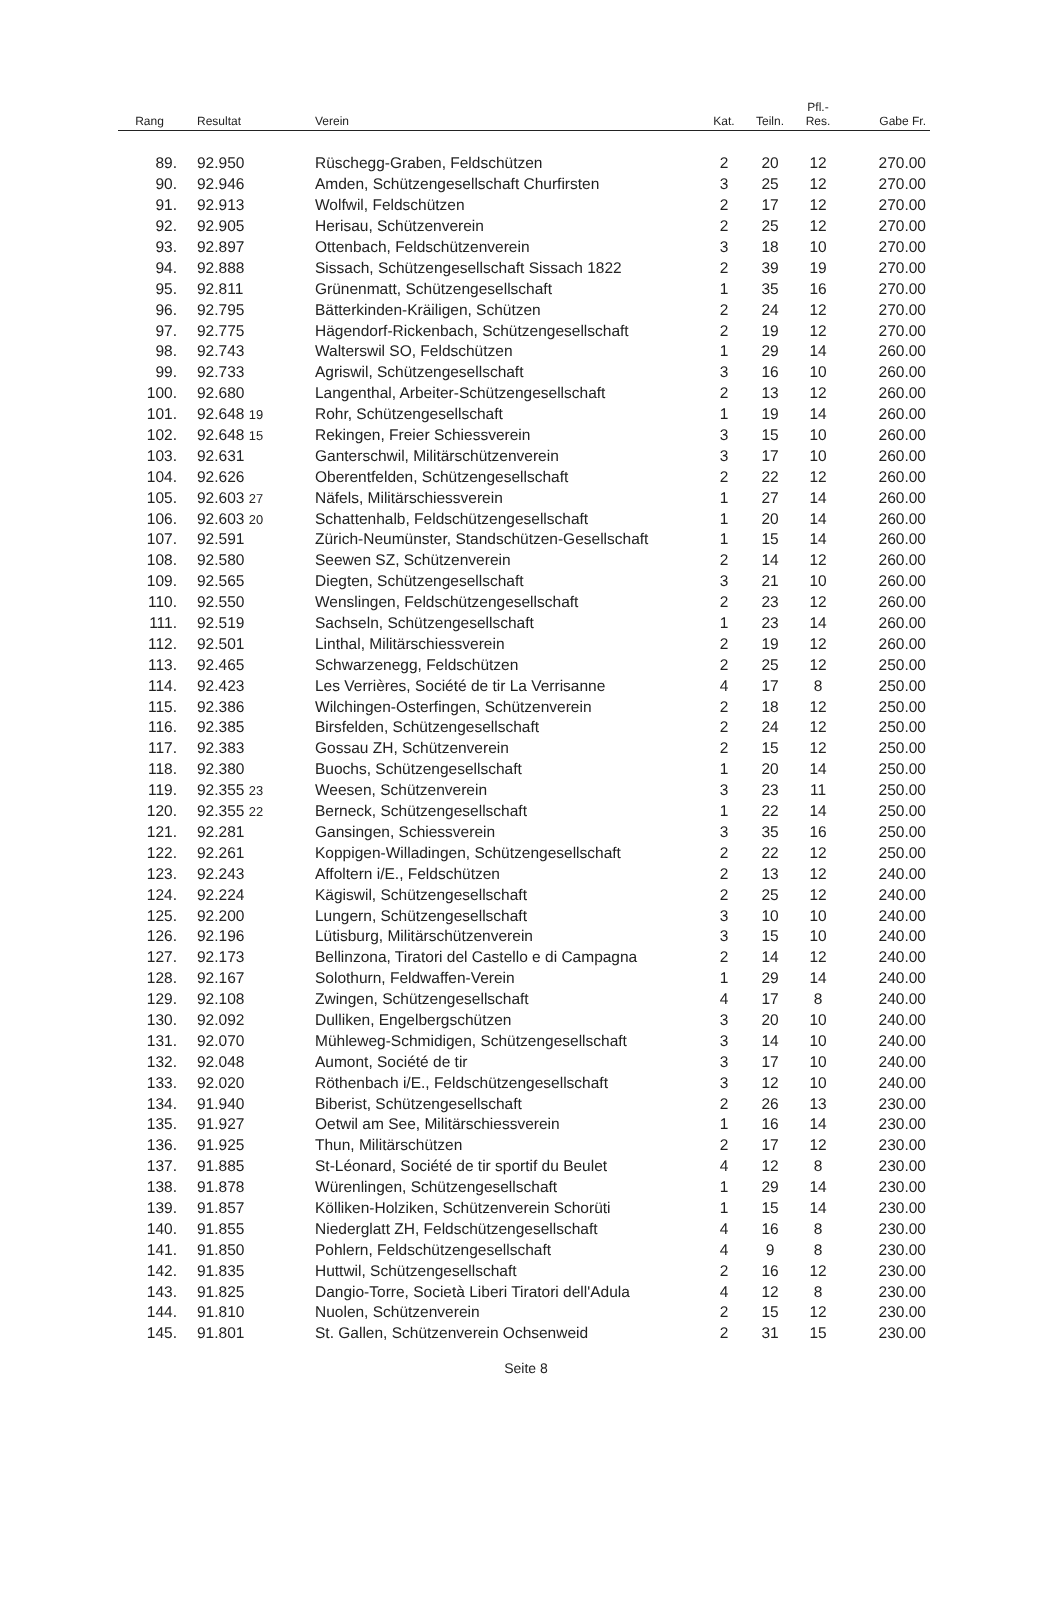| Rang | Resultat | Verein | Kat. | Teiln. | Pfl.- Res. | Gabe Fr. |
| --- | --- | --- | --- | --- | --- | --- |
| 89. | 92.950 | Rüschegg-Graben, Feldschützen | 2 | 20 | 12 | 270.00 |
| 90. | 92.946 | Amden, Schützengesellschaft Churfirsten | 3 | 25 | 12 | 270.00 |
| 91. | 92.913 | Wolfwil, Feldschützen | 2 | 17 | 12 | 270.00 |
| 92. | 92.905 | Herisau, Schützenverein | 2 | 25 | 12 | 270.00 |
| 93. | 92.897 | Ottenbach, Feldschützenverein | 3 | 18 | 10 | 270.00 |
| 94. | 92.888 | Sissach, Schützengesellschaft Sissach 1822 | 2 | 39 | 19 | 270.00 |
| 95. | 92.811 | Grünenmatt, Schützengesellschaft | 1 | 35 | 16 | 270.00 |
| 96. | 92.795 | Bätterkinden-Kräiligen, Schützen | 2 | 24 | 12 | 270.00 |
| 97. | 92.775 | Hägendorf-Rickenbach, Schützengesellschaft | 2 | 19 | 12 | 270.00 |
| 98. | 92.743 | Walterswil SO, Feldschützen | 1 | 29 | 14 | 260.00 |
| 99. | 92.733 | Agriswil, Schützengesellschaft | 3 | 16 | 10 | 260.00 |
| 100. | 92.680 | Langenthal, Arbeiter-Schützengesellschaft | 2 | 13 | 12 | 260.00 |
| 101. | 92.648 19 | Rohr, Schützengesellschaft | 1 | 19 | 14 | 260.00 |
| 102. | 92.648 15 | Rekingen, Freier Schiessverein | 3 | 15 | 10 | 260.00 |
| 103. | 92.631 | Ganterschwil, Militärschützenverein | 3 | 17 | 10 | 260.00 |
| 104. | 92.626 | Oberentfelden, Schützengesellschaft | 2 | 22 | 12 | 260.00 |
| 105. | 92.603 27 | Näfels, Militärschiessverein | 1 | 27 | 14 | 260.00 |
| 106. | 92.603 20 | Schattenhalb, Feldschützengesellschaft | 1 | 20 | 14 | 260.00 |
| 107. | 92.591 | Zürich-Neumünster, Standschützen-Gesellschaft | 1 | 15 | 14 | 260.00 |
| 108. | 92.580 | Seewen SZ, Schützenverein | 2 | 14 | 12 | 260.00 |
| 109. | 92.565 | Diegten, Schützengesellschaft | 3 | 21 | 10 | 260.00 |
| 110. | 92.550 | Wenslingen, Feldschützengesellschaft | 2 | 23 | 12 | 260.00 |
| 111. | 92.519 | Sachseln, Schützengesellschaft | 1 | 23 | 14 | 260.00 |
| 112. | 92.501 | Linthal, Militärschiessverein | 2 | 19 | 12 | 260.00 |
| 113. | 92.465 | Schwarzenegg, Feldschützen | 2 | 25 | 12 | 250.00 |
| 114. | 92.423 | Les Verrières, Société de tir La Verrisanne | 4 | 17 | 8 | 250.00 |
| 115. | 92.386 | Wilchingen-Osterfingen, Schützenverein | 2 | 18 | 12 | 250.00 |
| 116. | 92.385 | Birsfelden, Schützengesellschaft | 2 | 24 | 12 | 250.00 |
| 117. | 92.383 | Gossau ZH, Schützenverein | 2 | 15 | 12 | 250.00 |
| 118. | 92.380 | Buochs, Schützengesellschaft | 1 | 20 | 14 | 250.00 |
| 119. | 92.355 23 | Weesen, Schützenverein | 3 | 23 | 11 | 250.00 |
| 120. | 92.355 22 | Berneck, Schützengesellschaft | 1 | 22 | 14 | 250.00 |
| 121. | 92.281 | Gansingen, Schiessverein | 3 | 35 | 16 | 250.00 |
| 122. | 92.261 | Koppigen-Willadingen, Schützengesellschaft | 2 | 22 | 12 | 250.00 |
| 123. | 92.243 | Affoltern i/E., Feldschützen | 2 | 13 | 12 | 240.00 |
| 124. | 92.224 | Kägiswil, Schützengesellschaft | 2 | 25 | 12 | 240.00 |
| 125. | 92.200 | Lungern, Schützengesellschaft | 3 | 10 | 10 | 240.00 |
| 126. | 92.196 | Lütisburg, Militärschützenverein | 3 | 15 | 10 | 240.00 |
| 127. | 92.173 | Bellinzona, Tiratori del Castello e di Campagna | 2 | 14 | 12 | 240.00 |
| 128. | 92.167 | Solothurn, Feldwaffen-Verein | 1 | 29 | 14 | 240.00 |
| 129. | 92.108 | Zwingen, Schützengesellschaft | 4 | 17 | 8 | 240.00 |
| 130. | 92.092 | Dulliken, Engelbergschützen | 3 | 20 | 10 | 240.00 |
| 131. | 92.070 | Mühleweg-Schmidigen, Schützengesellschaft | 3 | 14 | 10 | 240.00 |
| 132. | 92.048 | Aumont, Société de tir | 3 | 17 | 10 | 240.00 |
| 133. | 92.020 | Röthenbach i/E., Feldschützengesellschaft | 3 | 12 | 10 | 240.00 |
| 134. | 91.940 | Biberist, Schützengesellschaft | 2 | 26 | 13 | 230.00 |
| 135. | 91.927 | Oetwil am See, Militärschiessverein | 1 | 16 | 14 | 230.00 |
| 136. | 91.925 | Thun, Militärschützen | 2 | 17 | 12 | 230.00 |
| 137. | 91.885 | St-Léonard, Société de tir sportif du Beulet | 4 | 12 | 8 | 230.00 |
| 138. | 91.878 | Würenlingen, Schützengesellschaft | 1 | 29 | 14 | 230.00 |
| 139. | 91.857 | Kölliken-Holziken, Schützenverein Schorüti | 1 | 15 | 14 | 230.00 |
| 140. | 91.855 | Niederglatt ZH, Feldschützengesellschaft | 4 | 16 | 8 | 230.00 |
| 141. | 91.850 | Pohlern, Feldschützengesellschaft | 4 | 9 | 8 | 230.00 |
| 142. | 91.835 | Huttwil, Schützengesellschaft | 2 | 16 | 12 | 230.00 |
| 143. | 91.825 | Dangio-Torre, Società Liberi Tiratori dell'Adula | 4 | 12 | 8 | 230.00 |
| 144. | 91.810 | Nuolen, Schützenverein | 2 | 15 | 12 | 230.00 |
| 145. | 91.801 | St. Gallen, Schützenverein Ochsenweid | 2 | 31 | 15 | 230.00 |
Seite 8